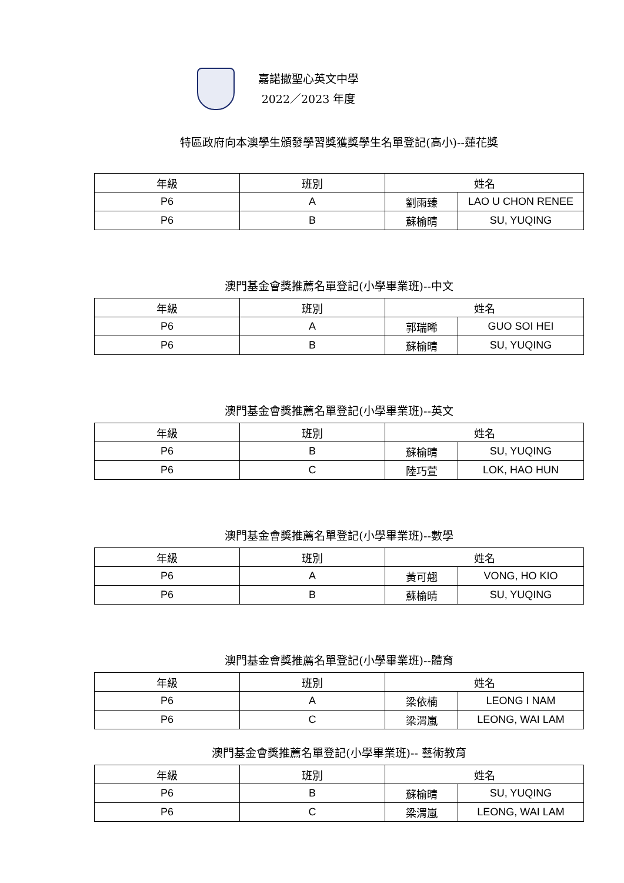嘉諾撒聖心英文中學
2022／2023 年度
特區政府向本澳學生頒發學習獎獲獎學生名單登記(高小)--蓮花獎
| 年級 | 班別 | 姓名 | |
| --- | --- | --- | --- |
| P6 | A | 劉雨臻 | LAO U CHON RENEE |
| P6 | B | 蘇榆晴 | SU, YUQING |
澳門基金會獎推薦名單登記(小學畢業班)--中文
| 年級 | 班別 | 姓名 | |
| --- | --- | --- | --- |
| P6 | A | 郭瑞晞 | GUO SOI HEI |
| P6 | B | 蘇榆晴 | SU, YUQING |
澳門基金會獎推薦名單登記(小學畢業班)--英文
| 年級 | 班別 | 姓名 | |
| --- | --- | --- | --- |
| P6 | B | 蘇榆晴 | SU, YUQING |
| P6 | C | 陸巧萱 | LOK, HAO HUN |
澳門基金會獎推薦名單登記(小學畢業班)--數學
| 年級 | 班別 | 姓名 | |
| --- | --- | --- | --- |
| P6 | A | 黃可翹 | VONG, HO KIO |
| P6 | B | 蘇榆晴 | SU, YUQING |
澳門基金會獎推薦名單登記(小學畢業班)--體育
| 年級 | 班別 | 姓名 | |
| --- | --- | --- | --- |
| P6 | A | 梁依楠 | LEONG I NAM |
| P6 | C | 梁渭嵐 | LEONG, WAI LAM |
澳門基金會獎推薦名單登記(小學畢業班)-- 藝術教育
| 年級 | 班別 | 姓名 | |
| --- | --- | --- | --- |
| P6 | B | 蘇榆晴 | SU, YUQING |
| P6 | C | 梁渭嵐 | LEONG, WAI LAM |